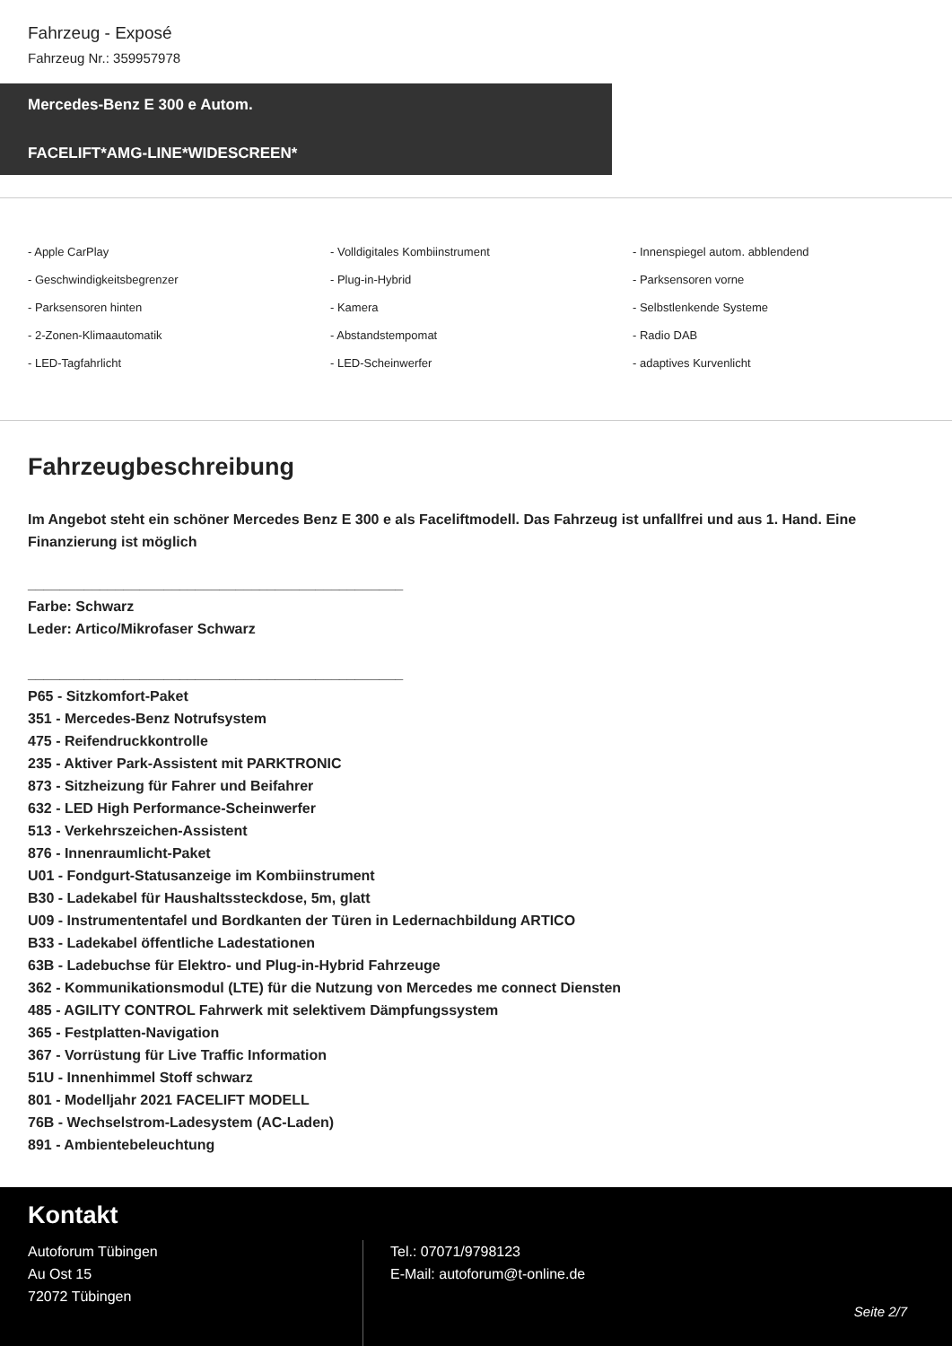Fahrzeug - Exposé
Fahrzeug Nr.: 359957978
Mercedes-Benz E 300 e Autom.
FACELIFT*AMG-LINE*WIDESCREEN*
- Apple CarPlay
- Volldigitales Kombiinstrument
- Innenspiegel autom. abblendend
- Geschwindigkeitsbegrenzer
- Plug-in-Hybrid
- Parksensoren vorne
- Parksensoren hinten
- Kamera
- Selbstlenkende Systeme
- 2-Zonen-Klimaautomatik
- Abstandstempomat
- Radio DAB
- LED-Tagfahrlicht
- LED-Scheinwerfer
- adaptives Kurvenlicht
Fahrzeugbeschreibung
Im Angebot steht ein schöner Mercedes Benz E 300 e als Faceliftmodell. Das Fahrzeug ist unfallfrei und aus 1. Hand. Eine Finanzierung ist möglich
_______________________________________________
Farbe: Schwarz
Leder: Artico/Mikrofaser Schwarz
_______________________________________________
P65 - Sitzkomfort-Paket
351 - Mercedes-Benz Notrufsystem
475 - Reifendruckkontrolle
235 - Aktiver Park-Assistent mit PARKTRONIC
873 - Sitzheizung für Fahrer und Beifahrer
632 - LED High Performance-Scheinwerfer
513 - Verkehrszeichen-Assistent
876 - Innenraumlicht-Paket
U01 - Fondgurt-Statusanzeige im Kombiinstrument
B30 - Ladekabel für Haushaltssteckdose, 5m, glatt
U09 - Instrumententafel und Bordkanten der Türen in Ledernachbildung ARTICO
B33 - Ladekabel öffentliche Ladestationen
63B - Ladebuchse für Elektro- und Plug-in-Hybrid Fahrzeuge
362 - Kommunikationsmodul (LTE) für die Nutzung von Mercedes me connect Diensten
485 - AGILITY CONTROL Fahrwerk mit selektivem Dämpfungssystem
365 - Festplatten-Navigation
367 - Vorrüstung für Live Traffic Information
51U - Innenhimmel Stoff schwarz
801 - Modelljahr 2021 FACELIFT MODELL
76B - Wechselstrom-Ladesystem (AC-Laden)
891 - Ambientebeleuchtung
Kontakt
Autoforum Tübingen
Au Ost 15
72072 Tübingen
Tel.: 07071/9798123
E-Mail: autoforum@t-online.de
Seite 2/7